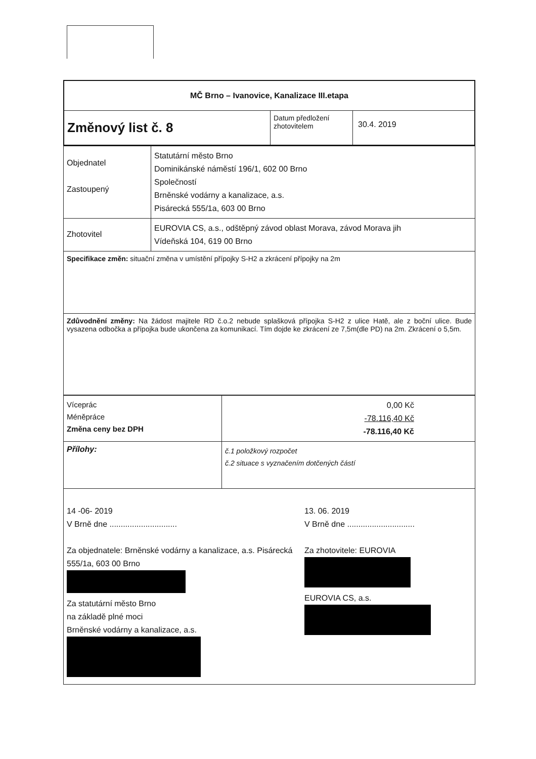| MČ Brno – Ivanovice, Kanalizace III.etapa | | |
| Změnový list č. 8 | Datum předložení zhotovitelem | 30.4. 2019 |
| Objednatel Zastoupený | Statutární město Brno Dominikánské náměstí 196/1, 602 00 Brno Společností Brněnské vodárny a kanalizace, a.s. Pisárecká 555/1a, 603 00 Brno |
| Zhotovitel | EUROVIA CS, a.s., odštěpný závod oblast Morava, závod Morava jih Vídeňská 104, 619 00 Brno |
| Specifikace změn: situační změna v umístění přípojky S-H2 a zkrácení přípojky na 2m | |
| Zdůvodnění změny: Na žádost majitele RD č.o.2 nebude splašková přípojka S-H2 z ulice Hatě, ale z boční ulice. Bude vysazena odbočka a přípojka bude ukončena za komunikací. Tím dojde ke zkrácení ze 7,5m(dle PD) na 2m. Zkrácení o 5,5m. | |
| Víceprác Méněpráce Změna ceny bez DPH | 0,00 Kč -78.116,40 Kč -78.116,40 Kč |
| Přílohy: | č.1 položkový rozpočet č.2 situace s vyznačením dotčených částí |
| 14 -06- 2019 V Brně dne .............................. Za objednatele: Brněnské vodárny a kanalizace, a.s. Pisárecká 555/1a, 603 00 Brno Za statutární město Brno na základě plné moci Brněnské vodárny a kanalizace, a.s. 13. 06. 2019 V Brně dne .............................. Za zhotovitele: EUROVIA EUROVIA CS, a.s. | |